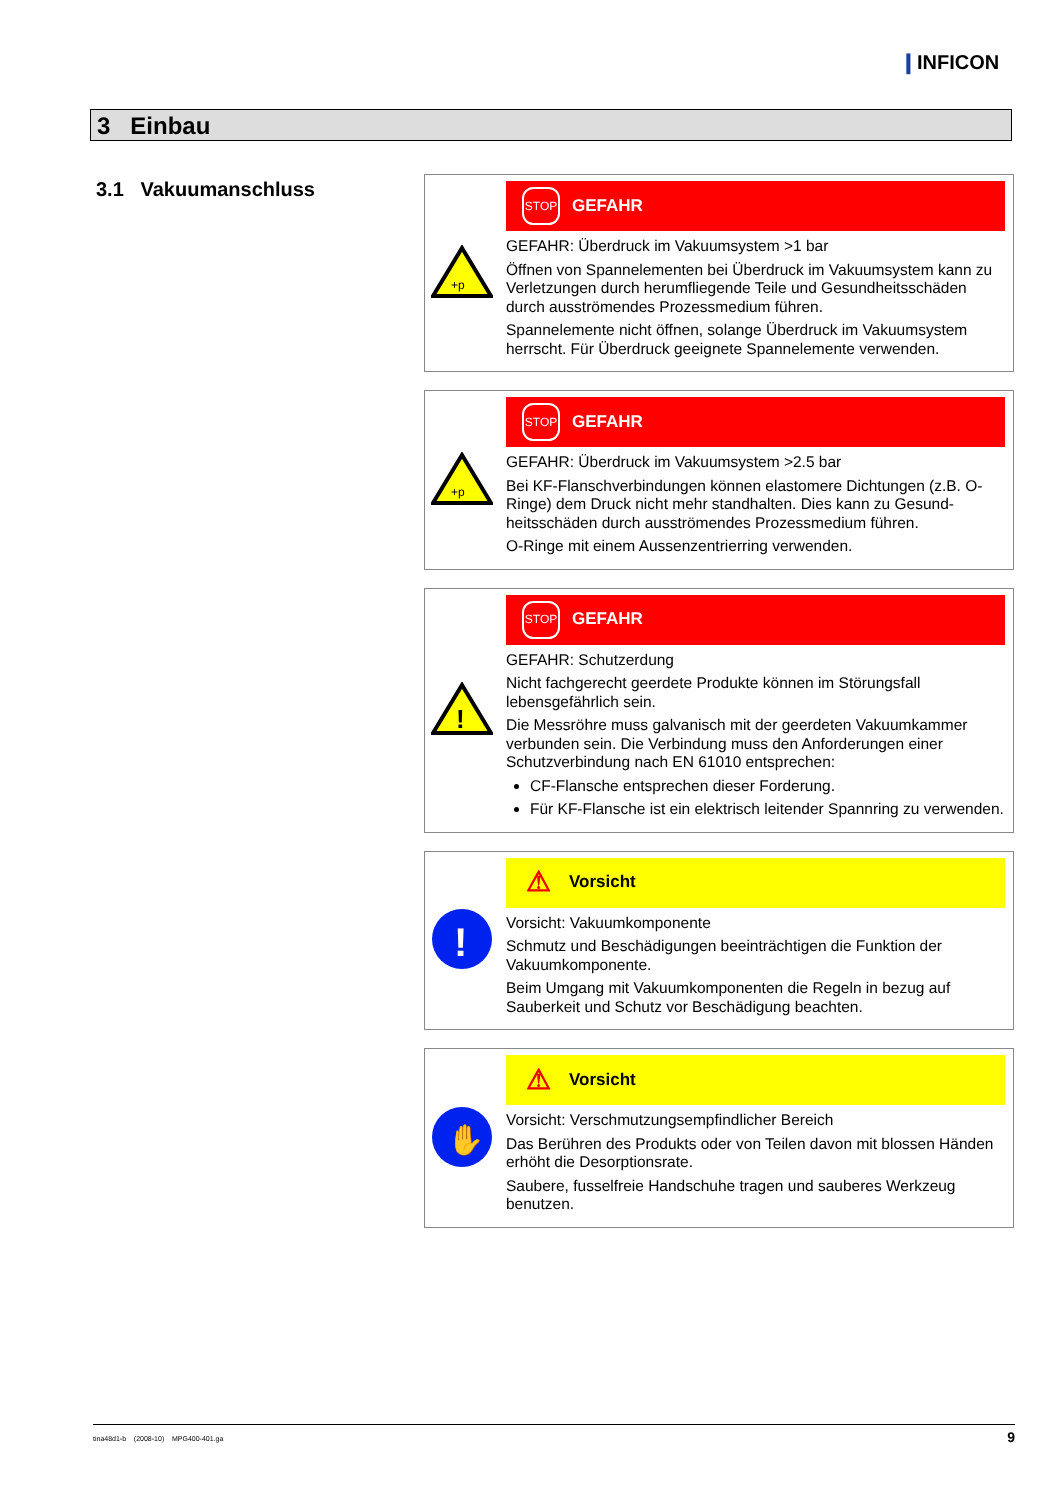❙INFICON
3 Einbau
3.1 Vakuumanschluss
+p
STOP
GEFAHR
GEFAHR: Überdruck im Vakuumsystem >1 bar
Öffnen von Spannelementen bei Überdruck im Vakuumsystem kann zu Verletzungen durch herumfliegende Teile und Gesundheitsschäden durch ausströmendes Prozessmedium führen.
Spannelemente nicht öffnen, solange Überdruck im Vakuumsystem herrscht. Für Überdruck geeignete Spannelemente verwenden.
+p
STOP
GEFAHR
GEFAHR: Überdruck im Vakuumsystem >2.5 bar
Bei KF-Flanschverbindungen können elastomere Dichtungen (z.B. O-Ringe) dem Druck nicht mehr standhalten. Dies kann zu Gesund­heitsschäden durch ausströmendes Prozessmedium führen.
O-Ringe mit einem Aussenzentrierring verwenden.
!
STOP
GEFAHR
GEFAHR: Schutzerdung
Nicht fachgerecht geerdete Produkte können im Störungsfall lebensgefährlich sein.
Die Messröhre muss galvanisch mit der geerdeten Vakuumkammer verbunden sein. Die Verbindung muss den Anforderungen einer Schutzverbindung nach EN 61010 entsprechen:
CF-Flansche entsprechen dieser Forderung.
Für KF-Flansche ist ein elektrisch leitender Spannring zu verwenden.
!
⚠ Vorsicht
Vorsicht: Vakuumkomponente
Schmutz und Beschädigungen beeinträchtigen die Funktion der Vakuumkomponente.
Beim Umgang mit Vakuumkomponenten die Regeln in bezug auf Sauberkeit und Schutz vor Beschädigung beachten.
✋
⚠ Vorsicht
Vorsicht: Verschmutzungsempfindlicher Bereich
Das Berühren des Produkts oder von Teilen davon mit blossen Händen erhöht die Desorptionsrate.
Saubere, fusselfreie Handschuhe tragen und sauberes Werkzeug benutzen.
tina48d1-b (2008-10) MPG400-401.ga 9